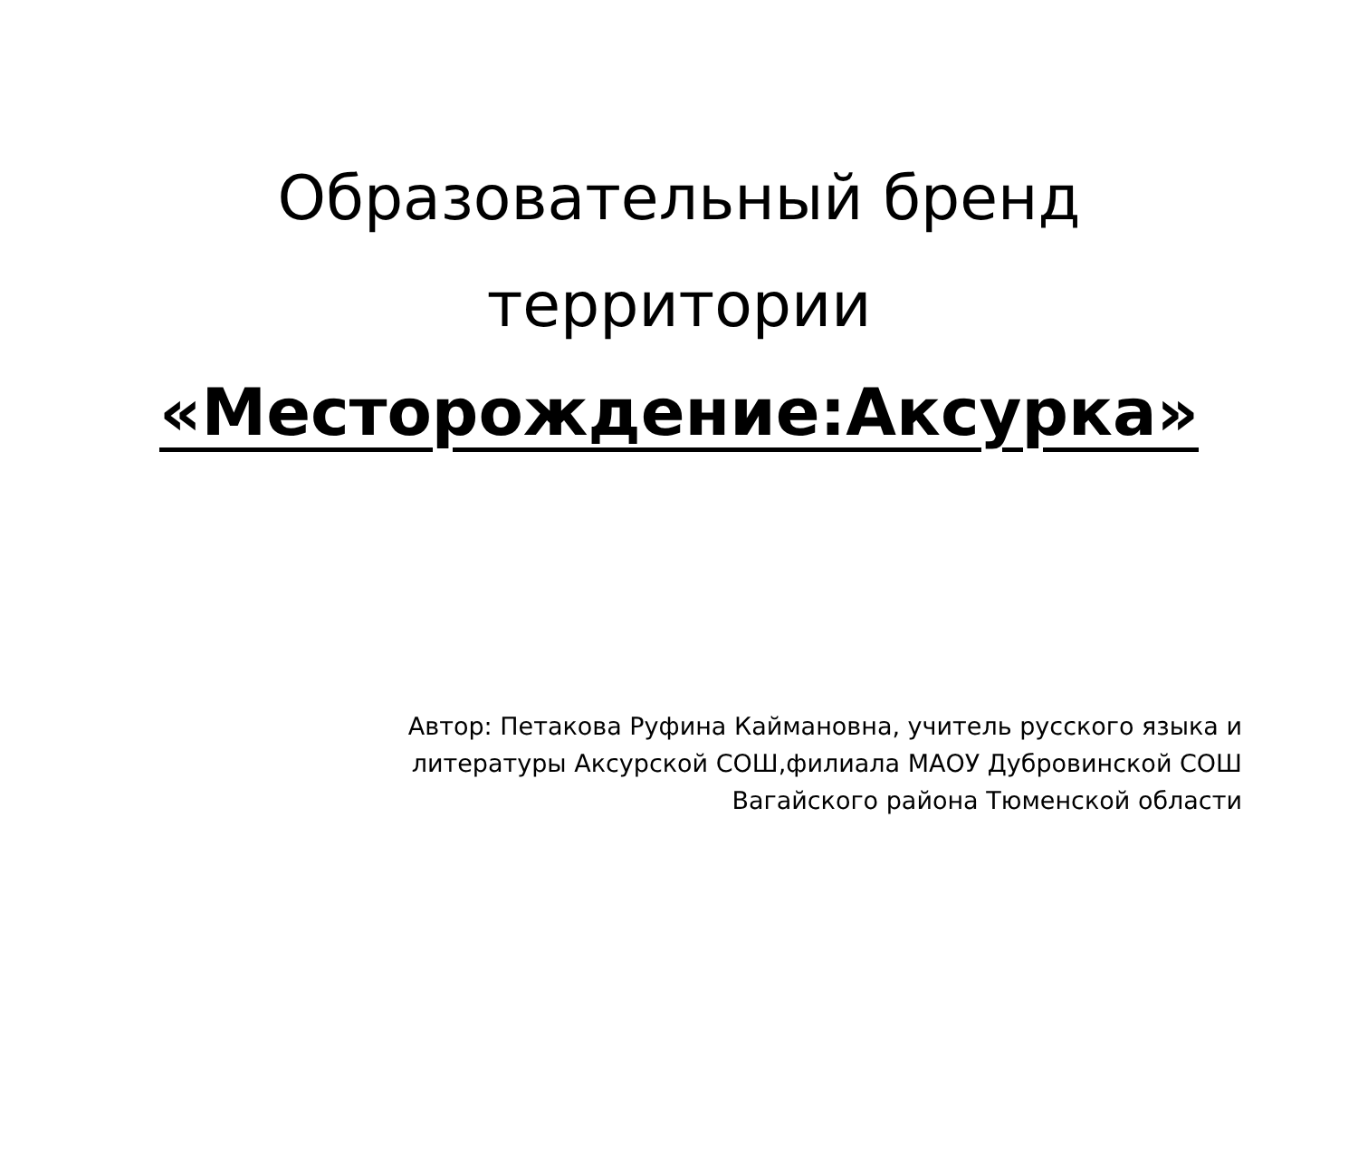Образовательный бренд
территории
«Месторождение:Аксурка»
Автор: Петакова Руфина Каймановна, учитель русского языка и литературы Аксурской СОШ,филиала МАОУ Дубровинской СОШ Вагайского района Тюменской области